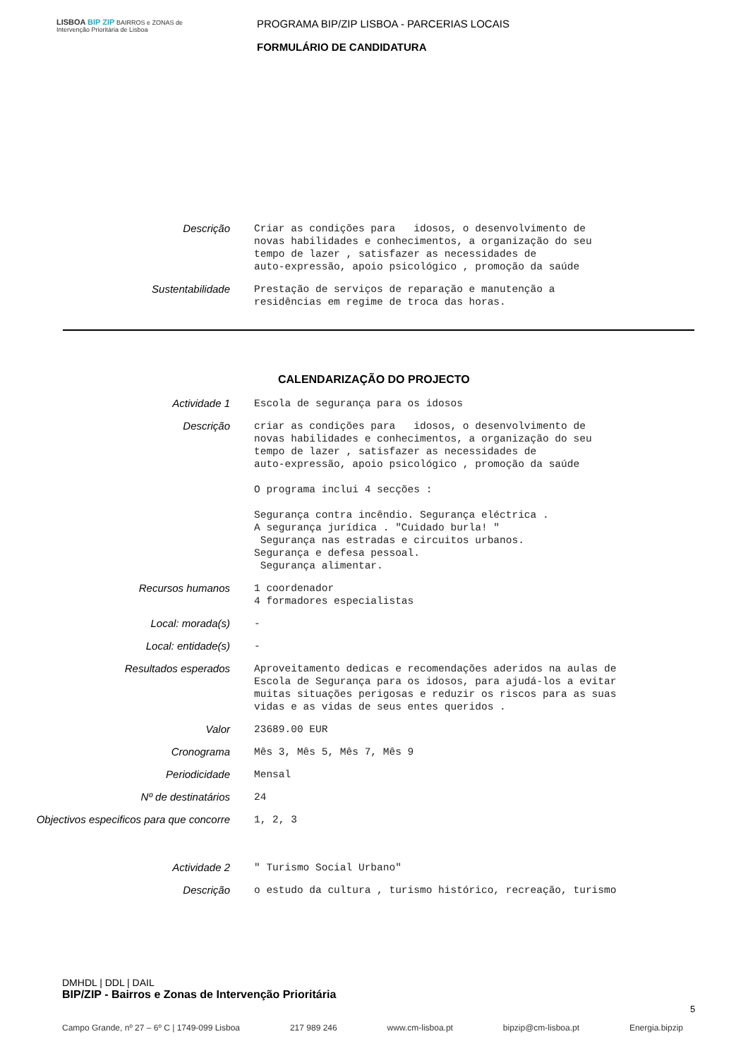LISBOA BIP ZIP BAIRROS e ZONAS de Intervenção Prioritária de Lisboa
PROGRAMA BIP/ZIP LISBOA - PARCERIAS LOCAIS
FORMULÁRIO DE CANDIDATURA
Descrição
Criar as condições para idosos, o desenvolvimento de novas habilidades e conhecimentos, a organização do seu tempo de lazer , satisfazer as necessidades de auto-expressão, apoio psicológico , promoção da saúde
Sustentabilidade
Prestação de serviços de reparação e manutenção a residências em regime de troca das horas.
CALENDARIZAÇÃO DO PROJECTO
Actividade 1
Escola de segurança para os idosos
Descrição
criar as condições para idosos, o desenvolvimento de novas habilidades e conhecimentos, a organização do seu tempo de lazer , satisfazer as necessidades de auto-expressão, apoio psicológico , promoção da saúde O programa inclui 4 secções : Segurança contra incêndio. Segurança eléctrica . A segurança jurídica . "Cuidado burla! " Segurança nas estradas e circuitos urbanos. Segurança e defesa pessoal. Segurança alimentar.
Recursos humanos
1 coordenador 4 formadores especialistas
Local: morada(s)
-
Local: entidade(s)
-
Resultados esperados
Aproveitamento dedicas e recomendações aderidos na aulas de Escola de Segurança para os idosos, para ajudá-los a evitar muitas situações perigosas e reduzir os riscos para as suas vidas e as vidas de seus entes queridos .
Valor
23689.00 EUR
Cronograma
Mês 3, Mês 5, Mês 7, Mês 9
Periodicidade
Mensal
Nº de destinatários
24
Objectivos especificos para que concorre
1, 2, 3
Actividade 2
" Turismo Social Urbano"
Descrição
o estudo da cultura , turismo histórico, recreação, turismo
DMHDL | DDL | DAIL
BIP/ZIP - Bairros e Zonas de Intervenção Prioritária
5
Campo Grande, nº 27 – 6º C | 1749-099 Lisboa 217 989 246 www.cm-lisboa.pt bipzip@cm-lisboa.pt Energia.bipzip